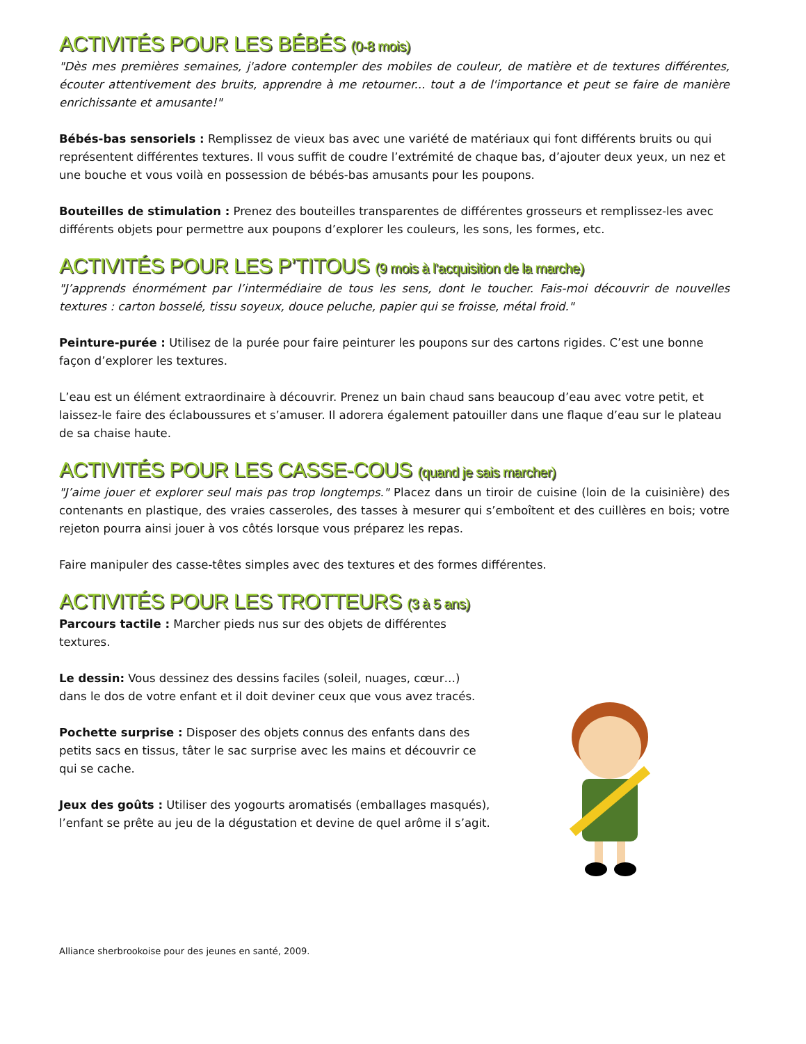ACTIVITÉS POUR LES BÉBÉS (0-8 mois)
"Dès mes premières semaines, j'adore contempler des mobiles de couleur, de matière et de textures différentes, écouter attentivement des bruits, apprendre à me retourner... tout a de l'importance et peut se faire de manière enrichissante et amusante!"
Bébés-bas sensoriels : Remplissez de vieux bas avec une variété de matériaux qui font différents bruits ou qui représentent différentes textures. Il vous suffit de coudre l’extrémité de chaque bas, d’ajouter deux yeux, un nez et une bouche et vous voilà en possession de bébés-bas amusants pour les poupons.
Bouteilles de stimulation : Prenez des bouteilles transparentes de différentes grosseurs et remplissez-les avec différents objets pour permettre aux poupons d’explorer les couleurs, les sons, les formes, etc.
ACTIVITÉS POUR LES P’TITOUS (9 mois à l’acquisition de la marche)
"J’apprends énormément par l’intermédiaire de tous les sens, dont le toucher. Fais-moi découvrir de nouvelles textures : carton bosselé, tissu soyeux, douce peluche, papier qui se froisse, métal froid."
Peinture-purée : Utilisez de la purée pour faire peinturer les poupons sur des cartons rigides. C’est une bonne façon d’explorer les textures.
L’eau est un élément extraordinaire à découvrir. Prenez un bain chaud sans beaucoup d’eau avec votre petit, et laissez-le faire des éclaboussures et s’amuser. Il adorera également patouiller dans une flaque d’eau sur le plateau de sa chaise haute.
ACTIVITÉS POUR LES CASSE-COUS (quand je sais marcher)
"J’aime jouer et explorer seul mais pas trop longtemps." Placez dans un tiroir de cuisine (loin de la cuisinière) des contenants en plastique, des vraies casseroles, des tasses à mesurer qui s’emboîtent et des cuillères en bois; votre rejeton pourra ainsi jouer à vos côtés lorsque vous préparez les repas.
Faire manipuler des casse-têtes simples avec des textures et des formes différentes.
ACTIVITÉS POUR LES TROTTEURS (3 à 5 ans)
Parcours tactile : Marcher pieds nus sur des objets de différentes textures.
Le dessin: Vous dessinez des dessins faciles (soleil, nuages, cœur…) dans le dos de votre enfant et il doit deviner ceux que vous avez tracés.
Pochette surprise : Disposer des objets connus des enfants dans des petits sacs en tissus, tâter le sac surprise avec les mains et découvrir ce qui se cache.
Jeux des goûts : Utiliser des yogourts aromatisés (emballages masqués), l’enfant se prête au jeu de la dégustation et devine de quel arôme il s’agit.
Alliance sherbrookoise pour des jeunes en santé, 2009.